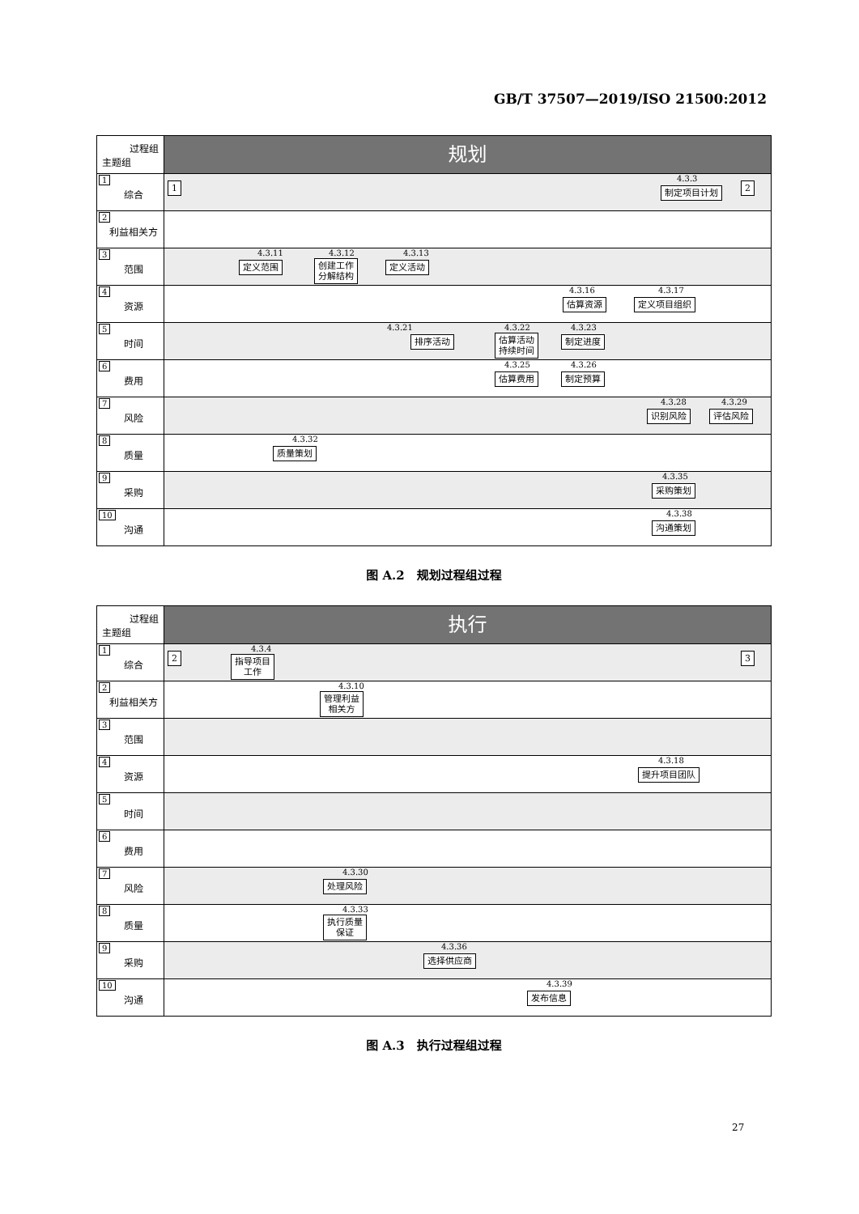GB/T 37507—2019/ISO 21500:2012
过程组
主题组
规划
1
综合
1
4.3.3
制定项目计划 2
2
利益相关方
3
范围
4.3.11
定义范围
4.3.12
创建工作
分解结构
4.3.13
定义活动
4
资源
4.3.16
估算资源
4.3.17
定义项目组织
5
时间
4.3.21
排序活动
4.3.22
估算活动
持续时间
4.3.23
制定进度
6
费用
4.3.25
估算费用
4.3.26
制定预算
7
风险
4.3.28
识别风险
4.3.29
评估风险
8
质量
4.3.32
质量策划
9
采购
4.3.35
采购策划
10
沟通
4.3.38
沟通策划
图 A.2　规划过程组过程
过程组
主题组
执行
1
综合
2
4.3.4
指导项目
工作
3
2
利益相关方
4.3.10
管理利益
相关方
3
范围
4
资源
4.3.18
提升项目团队
5
时间
6
费用
7
风险
4.3.30
处理风险
8
质量
4.3.33
执行质量
保证
9
采购
4.3.36
选择供应商
10
沟通
4.3.39
发布信息
图 A.3　执行过程组过程
27